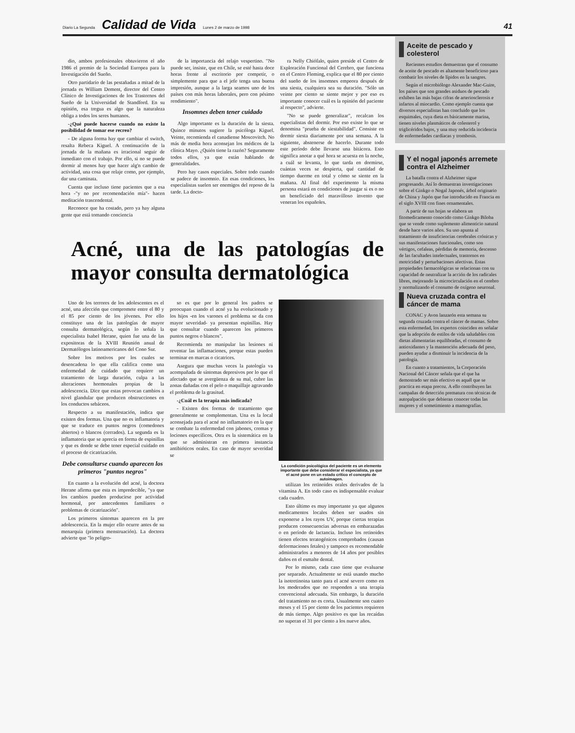Diario La Segunda Calidad de Vida Lunes 2 de marzo de 1998 41
dio, ambos profesionales obtuvieron el año 1986 el premio de la Sociedad Europea para la Investigación del Sueño.
Otro partidario de las pestañadas a mitad de la jornada es William Dement, director del Centro Clínico de Investigaciones de los Trastornos del Sueño de la Universidad de Standford. En su opinión, esa tregua es algo que la naturaleza obliga a todos los seres humanos.
-¿Qué puede hacerse cuando no existe la posibilidad de tomar ese recreo?
- De alguna forma hay que cambiar el switch, resalta Rebeca Kiguel. A continuación de la jornada de la mañana es irracional seguir de inmediato con el trabajo. Por ello, si no se puede dormir al menos hay que hacer alg'n cambio de actividad, una cosa que relaje como, por ejemplo, dar una caminata.
Cuenta que incluso tiene pacientes que a esa hora -"y no por recomendación mía"- hacen meditación trascendental.
Reconoce que ha costado, pero ya hay alguna gente que está tomando conciencia
de la importancia del relajo vespertino. "No puede ser, insiste, que en Chile, se esté hasta doce horas frente al escritorio por competir, o simplemente para que a el jefe tenga una buena impresión, aunque a la larga seamos uno de los países con más horas laborales, pero con pésimo rendimiento".
Insomnes deben tener cuidado
Algo importante es la duración de la siesta. Quince minutos sugiere la psicóloga Kiguel. Veinte, recomienda el canadiense Moscovitch. No más de media hora aconsejan los médicos de la clínica Mayo. ¿Quién tiene la razón? Seguramente todos ellos, ya que están hablando de generalidades.
Pero hay casos especiales. Sobre todo cuando se padece de insomnio. En esas condiciones, los especialistas suelen ser enemigos del reposo de la tarde. La docto-
ra Nelly Chiófalo, quien preside el Centro de Exploración Funcional del Cerebro, que funciona en el Centro Fleming, explica que el 80 por ciento del sueño de los insomnes empeora después de una siesta, cualquiera sea su duración. "Sólo un veinte por ciento se siente mejor y por eso es importante conocer cuál es la opinión del paciente al respecto", advierte.
"No se puede generalizar", recalcan los especialistas del dormir. Por eso existe lo que se denomina "prueba de siestabilidad". Consiste en dormir siesta diariamente por una semana. A la siguiente, abstenerse de hacerlo. Durante todo este período debe llevarse una bitácora. Esto significa anotar a qué hora se acuesta en la noche, a cuál se levanta, lo que tarda en dormirse, cuántas veces se despierta, qué cantidad de tiempo duerme en total y cómo se siente en la mañana. Al final del experimento la misma persona estará en condiciones de juzgar si es o no un beneficiado del maravilloso invento que veneran los españoles.
Acné, una de las patologías de mayor consulta dermatológica
Uno de los terrores de los adolescentes es el acné, una afección que compromete entre el 80 y el 85 por ciento de los jóvenes. Por ello constituye una de las patologías de mayor consulta dermatológica, según lo señala la especialista Isabel Herane, quien fue una de las expositoras de la XVIII Reunión anual de Dermatólogos latinoamericanos del Cono Sur.
Sobre los motivos por los cuales se desencadena lo que ella califica como una enfermedad de cuidado que requiere un tratamiento de larga duración, culpa a las alteraciones hormonales propias de la adolescencia. Dice que estas provocan cambios a nivel glandular que producen obstrucciones en los conductos sebáceos.
Respecto a su manifestación, indica que existen dos formas. Una que no es inflamatoria y que se traduce en puntos negros (comedones abiertos) o blancos (cerrados). La segunda es la inflamatoria que se aprecia en forma de espinillas y que es donde se debe tener especial cuidado en el proceso de cicatrización.
Debe consultarse cuando aparecen los primeros "puntos negros"
En cuanto a la evolución del acné, la doctora Herane afirma que esta es impredecible, "ya que los cambios pueden producirse por actividad hormonal, por antecedentes familiares o problemas de cicatrización".
Los primeros síntomas aparecen en la pre adolescencia. En la mujer ello ocurre antes de su menarquia (primera menstruación). La doctora advierte que "lo peligro-
so es que por lo general los padres se preocupan cuando el acné ya ha evolucionado y los hijos -en los varones el problema se da con mayor severidad- ya presentan espinillas. Hay que consultar cuando aparecen los primeros puntos negros o blancos".
Recomienda no manipular las lesiones ni reventar las inflamaciones, porque estas pueden terminar en marcas o cicatrices.
Asegura que muchas veces la patología va acompañada de síntomas depresivos por lo que el afectado que se avergüenza de su mal, cubre las zonas dañadas con el pelo o maquillaje agravando el problema de la grasitud.
-¿Cuál es la terapia más indicada?
- Existen dos formas de tratamiento que generalmente se complementan. Una es la local aconsejada para el acné no inflamatorio en la que se combate la enfermedad con jabones, cremas y lociones específicos. Otra es la sistemática en la que se administran en primera instancia antibióticos orales. En caso de mayor severidad se
La condición psicológica del paciente es un elemento importante que debe considerar el especialista, ya que el acné pone en un estado crítico el concepto de autoimagen.
utilizan los retinoides orales derivados de la vitamina A. En todo caso es indispensable evaluar cada cuadro.
Esto último es muy importante ya que algunos medicamentos locales deben ser usados sin exponerse a los rayos UV, porque ciertas terapias producen consecuencias adversas en embarazadas o en período de lactancia. Incluso los retinoides tienen efectos teratogénicos comprobados (causan deformaciones fetales) y tampoco es recomendable administrarlos a menores de 14 años por posibles daños en el esmalte dental.
Por lo mismo, cada caso tiene que evaluarse por separado. Actualmente se está usando mucho la isotretinoina tanto para el acné severo como en los moderados que no responden a una terapia convencional adecuada. Sin embargo, la duración del tratamiento no es corta. Usualmente son cuatro meses y el 15 por ciento de los pacientes requieren de más tiempo. Algo positivo es que las recaídas no superan el 31 por ciento a los nueve años.
Aceite de pescado y colesterol
Recientes estudios demuestran que el consumo de aceite de pescado es altamente beneficioso para combatir los niveles de lípidos en la sangres.
Según el microbiólogo Alexander Mac-Guire, los países que son grandes asiduos de pescado exhiben las más bajas cifras de arteriosclerosis e infartos al miocardio. Como ejemplo cuenta que diversos especialistas han concluido que los esquimales, cuya dieta es básicamente marina, tienen niveles plasmáticos de colesterol y triglicéridos bajos, y una muy reducida incidencia de enfermedades cardíacas y trombosis.
Y el nogal japonés arremete contra el Alzheimer
La batalla contra el Alzheimer sigue progresando. Así lo demuestran investigaciones sobre el Ginkgo o Nogal Japonés, árbol originario de China y Japón que fue introducido en Francia en el siglo XVIII con fines ornamentales.
A partir de sus hojas se elabora un fitomedicamento conocido como Ginkgo Biloba que se vende como suplemento alimenticio natural desde hace varios años. Su uso apunta al tratamiento de insuficiencias cerebrales crónicas y sus manifestaciones funcionales, como son vértigos, cefaleas, pérdidas de memoria, descenso de las facultades intelectuales, trastornos en motricidad y perturbaciones afectivas. Estas propiedades farmacológicas se relacionan con su capacidad de neutralizar la acción de los radicales libres, mejorando la microcirculación en el cerebro y normalizando el consumo de oxígeno neuronal.
Nueva cruzada contra el cáncer de mama
CONAC y Avon lanzarón esta semana su segunda cruzada contra el cáncer de mamas. Sobre esta enfermedad, los expertos coinciden en señalar que la adopción de estilos de vida saludables con dietas alimentarias equilibradas, el consumo de antioxidantes y la mantención adecuada del peso, pueden ayudar a disminuir la incidencia de la patología.
En cuanto a tratamientos, la Corporación Nacional del Cáncer señala que el que ha demostrado ser más efectivo es aquél que se practica en etapa precoz. A ello contribuyen las campañas de detección prematura con técnicas de autopalpación que debieran conocer todas las mujeres y el sometimiento a mamografías.